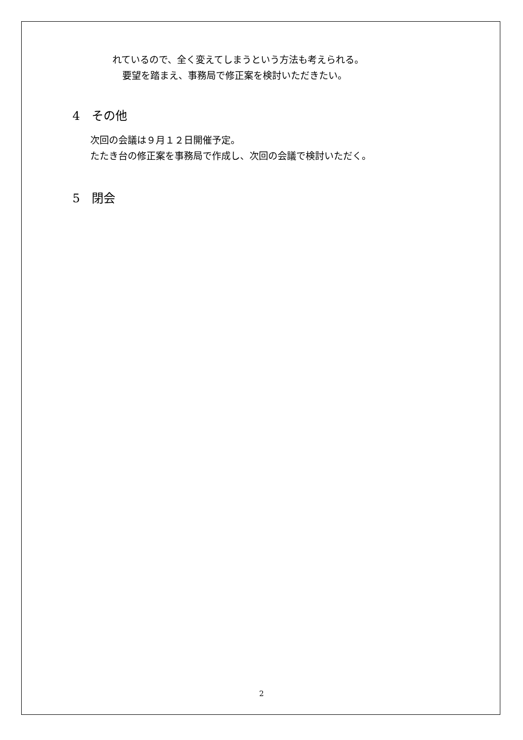れているので、全く変えてしまうという方法も考えられる。
要望を踏まえ、事務局で修正案を検討いただきたい。
4　その他
次回の会議は９月１２日開催予定。
たたき台の修正案を事務局で作成し、次回の会議で検討いただく。
5　閉会
2